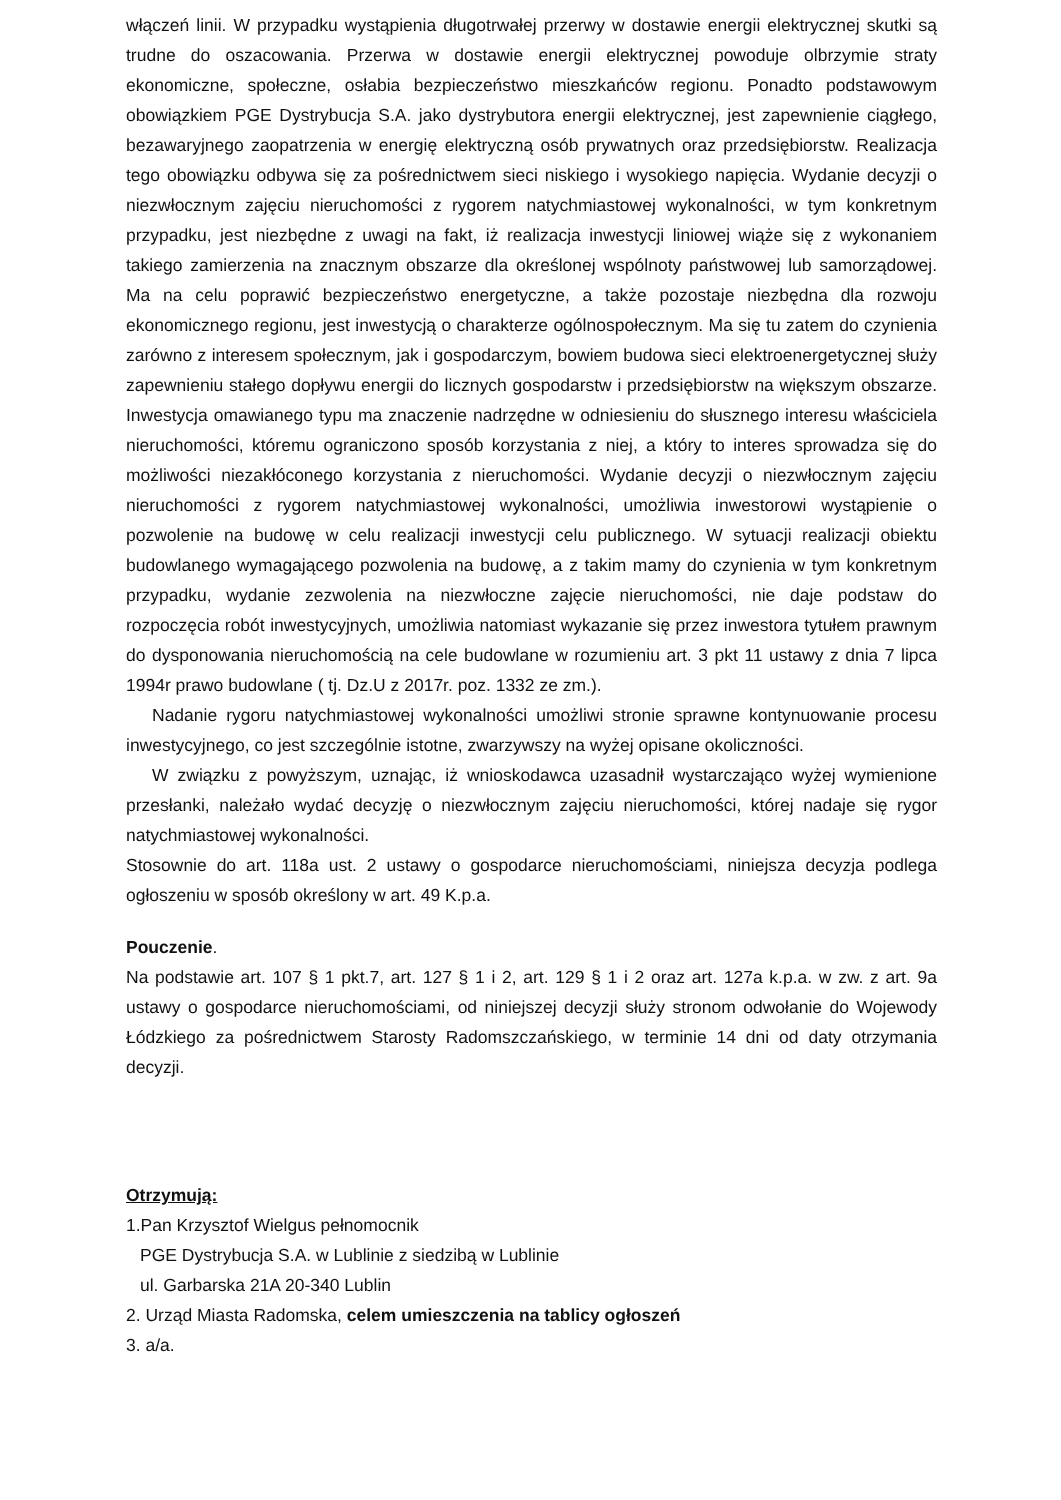włączeń linii. W przypadku wystąpienia długotrwałej przerwy w dostawie energii elektrycznej skutki są trudne do oszacowania. Przerwa w dostawie energii elektrycznej powoduje olbrzymie straty ekonomiczne, społeczne, osłabia bezpieczeństwo mieszkańców regionu. Ponadto podstawowym obowiązkiem PGE Dystrybucja S.A. jako dystrybutora energii elektrycznej, jest zapewnienie ciągłego, bezawaryjnego zaopatrzenia w energię elektryczną osób prywatnych oraz przedsiębiorstw. Realizacja tego obowiązku odbywa się za pośrednictwem sieci niskiego i wysokiego napięcia. Wydanie decyzji o niezwłocznym zajęciu nieruchomości z rygorem natychmiastowej wykonalności, w tym konkretnym przypadku, jest niezbędne z uwagi na fakt, iż realizacja inwestycji liniowej wiąże się z wykonaniem takiego zamierzenia na znacznym obszarze dla określonej wspólnoty państwowej lub samorządowej. Ma na celu poprawić bezpieczeństwo energetyczne, a także pozostaje niezbędna dla rozwoju ekonomicznego regionu, jest inwestycją o charakterze ogólnospołecznym. Ma się tu zatem do czynienia zarówno z interesem społecznym, jak i gospodarczym, bowiem budowa sieci elektroenergetycznej służy zapewnieniu stałego dopływu energii do licznych gospodarstw i przedsiębiorstw na większym obszarze. Inwestycja omawianego typu ma znaczenie nadrzędne w odniesieniu do słusznego interesu właściciela nieruchomości, któremu ograniczono sposób korzystania z niej, a który to interes sprowadza się do możliwości niezakłóconego korzystania z nieruchomości. Wydanie decyzji o niezwłocznym zajęciu nieruchomości z rygorem natychmiastowej wykonalności, umożliwia inwestorowi wystąpienie o pozwolenie na budowę w celu realizacji inwestycji celu publicznego. W sytuacji realizacji obiektu budowlanego wymagającego pozwolenia na budowę, a z takim mamy do czynienia w tym konkretnym przypadku, wydanie zezwolenia na niezwłoczne zajęcie nieruchomości, nie daje podstaw do rozpoczęcia robót inwestycyjnych, umożliwia natomiast wykazanie się przez inwestora tytułem prawnym do dysponowania nieruchomością na cele budowlane w rozumieniu art. 3 pkt 11 ustawy z dnia 7 lipca 1994r prawo budowlane ( tj. Dz.U z 2017r. poz. 1332 ze zm.).
Nadanie rygoru natychmiastowej wykonalności umożliwi stronie sprawne kontynuowanie procesu inwestycyjnego, co jest szczególnie istotne, zwarzywszy na wyżej opisane okoliczności.
W związku z powyższym, uznając, iż wnioskodawca uzasadnił wystarczająco wyżej wymienione przesłanki, należało wydać decyzję o niezwłocznym zajęciu nieruchomości, której nadaje się rygor natychmiastowej wykonalności.
Stosownie do art. 118a ust. 2 ustawy o gospodarce nieruchomościami, niniejsza decyzja podlega ogłoszeniu w sposób określony w art. 49 K.p.a.
Pouczenie.
Na podstawie art. 107 § 1 pkt.7, art. 127 § 1 i 2, art. 129 § 1 i 2 oraz art. 127a k.p.a. w zw. z art. 9a ustawy o gospodarce nieruchomościami, od niniejszej decyzji służy stronom odwołanie do Wojewody Łódzkiego za pośrednictwem Starosty Radomszczańskiego, w terminie 14 dni od daty otrzymania decyzji.
Otrzymują:
1.Pan Krzysztof Wielgus pełnomocnik
PGE Dystrybucja S.A. w Lublinie z siedzibą w Lublinie
ul. Garbarska 21A 20-340 Lublin
2. Urząd Miasta Radomska, celem umieszczenia na tablicy ogłoszeń
3. a/a.